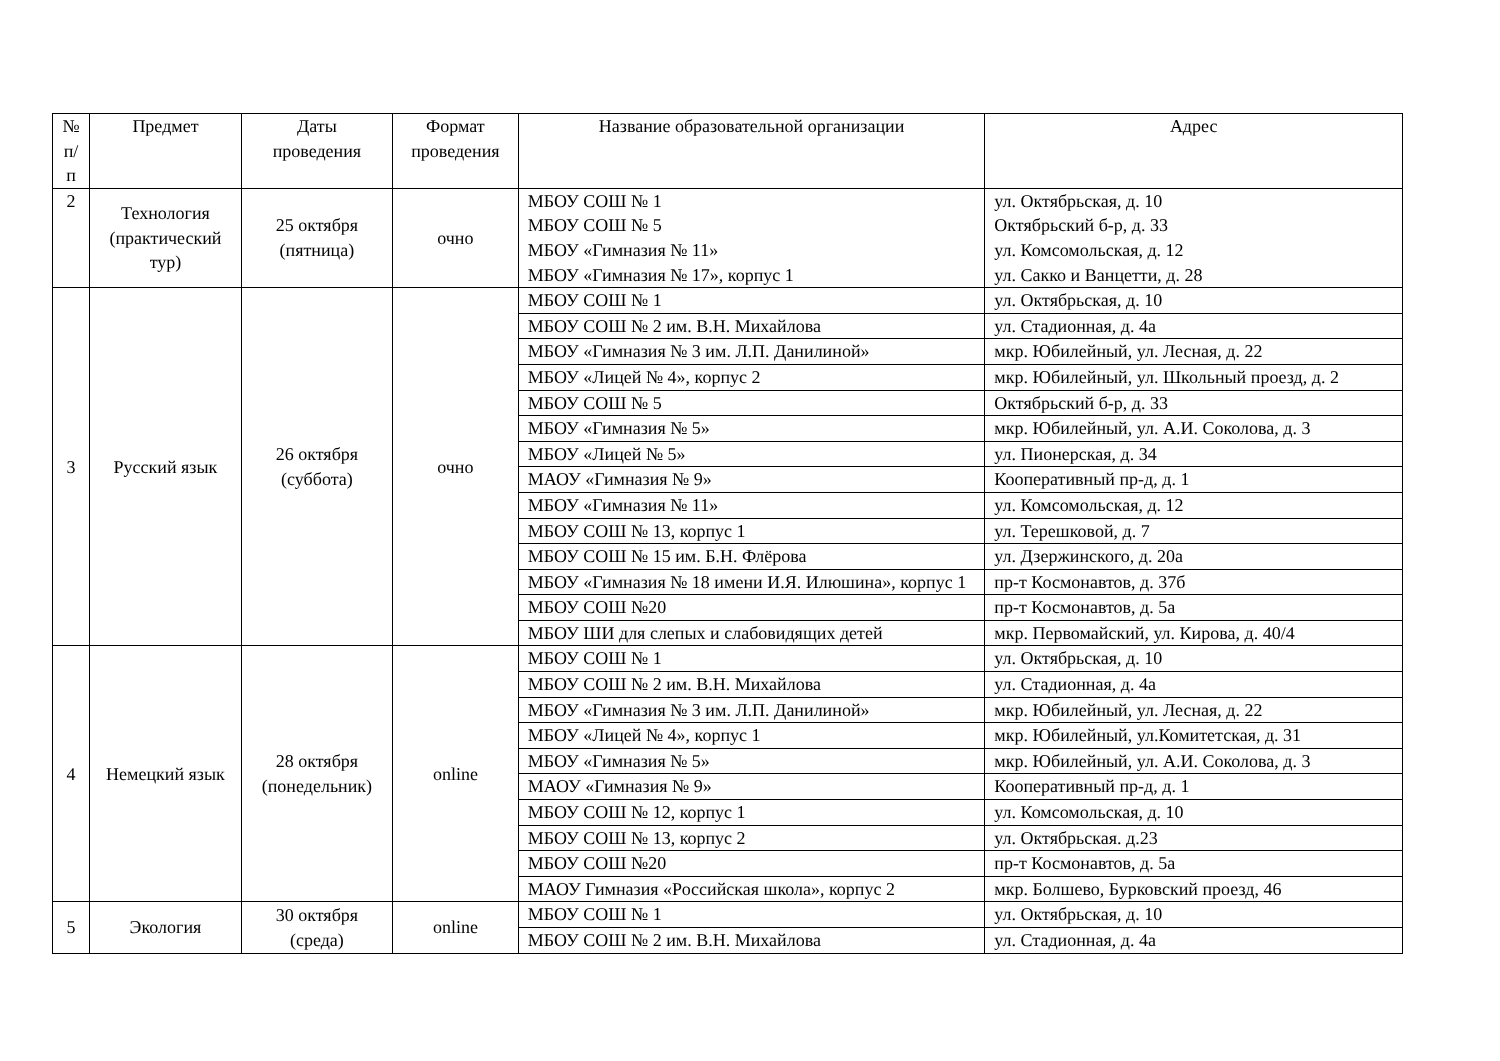| № п/п | Предмет | Даты проведения | Формат проведения | Название образовательной организации | Адрес |
| --- | --- | --- | --- | --- | --- |
| 2 | Технология (практический тур) | 25 октября (пятница) | очно | МБОУ СОШ № 1 МБОУ СОШ № 5 МБОУ «Гимназия № 11» МБОУ «Гимназия № 17», корпус 1 | ул. Октябрьская, д. 10 Октябрьский б-р, д. 33 ул. Комсомольская, д. 12 ул. Сакко и Ванцетти, д. 28 |
| 3 | Русский язык | 26 октября (суббота) | очно | МБОУ СОШ № 1 | ул. Октябрьская, д. 10 |
| | | | | МБОУ СОШ № 2 им. В.Н. Михайлова | ул. Стадионная, д. 4а |
| | | | | МБОУ «Гимназия № 3 им. Л.П. Данилиной» | мкр. Юбилейный, ул. Лесная, д. 22 |
| | | | | МБОУ «Лицей № 4», корпус 2 | мкр. Юбилейный, ул. Школьный проезд, д. 2 |
| | | | | МБОУ СОШ № 5 | Октябрьский б-р, д. 33 |
| | | | | МБОУ «Гимназия № 5» | мкр. Юбилейный, ул. А.И. Соколова, д. 3 |
| | | | | МБОУ «Лицей № 5» | ул. Пионерская, д. 34 |
| | | | | МАОУ «Гимназия № 9» | Кооперативный пр-д, д. 1 |
| | | | | МБОУ «Гимназия № 11» | ул. Комсомольская, д. 12 |
| | | | | МБОУ СОШ № 13, корпус 1 | ул. Терешковой, д. 7 |
| | | | | МБОУ СОШ № 15 им. Б.Н. Флёрова | ул. Дзержинского, д. 20а |
| | | | | МБОУ «Гимназия № 18 имени И.Я. Илюшина», корпус 1 | пр-т Космонавтов, д. 37б |
| | | | | МБОУ СОШ №20 | пр-т Космонавтов, д. 5а |
| | | | | МБОУ ШИ для слепых и слабовидящих детей | мкр. Первомайский, ул. Кирова, д. 40/4 |
| 4 | Немецкий язык | 28 октября (понедельник) | online | МБОУ СОШ № 1 | ул. Октябрьская, д. 10 |
| | | | | МБОУ СОШ № 2 им. В.Н. Михайлова | ул. Стадионная, д. 4а |
| | | | | МБОУ «Гимназия № 3 им. Л.П. Данилиной» | мкр. Юбилейный, ул. Лесная, д. 22 |
| | | | | МБОУ «Лицей № 4», корпус 1 | мкр. Юбилейный, ул.Комитетская, д. 31 |
| | | | | МБОУ «Гимназия № 5» | мкр. Юбилейный, ул. А.И. Соколова, д. 3 |
| | | | | МАОУ «Гимназия № 9» | Кооперативный пр-д, д. 1 |
| | | | | МБОУ СОШ № 12, корпус 1 | ул. Комсомольская, д. 10 |
| | | | | МБОУ СОШ № 13, корпус 2 | ул. Октябрьская. д.23 |
| | | | | МБОУ СОШ №20 | пр-т Космонавтов, д. 5а |
| | | | | МАОУ Гимназия «Российская школа», корпус 2 | мкр. Болшево, Бурковский проезд, 46 |
| 5 | Экология | 30 октября (среда) | online | МБОУ СОШ № 1 | ул. Октябрьская, д. 10 |
| | | | | МБОУ СОШ № 2 им. В.Н. Михайлова | ул. Стадионная, д. 4а |